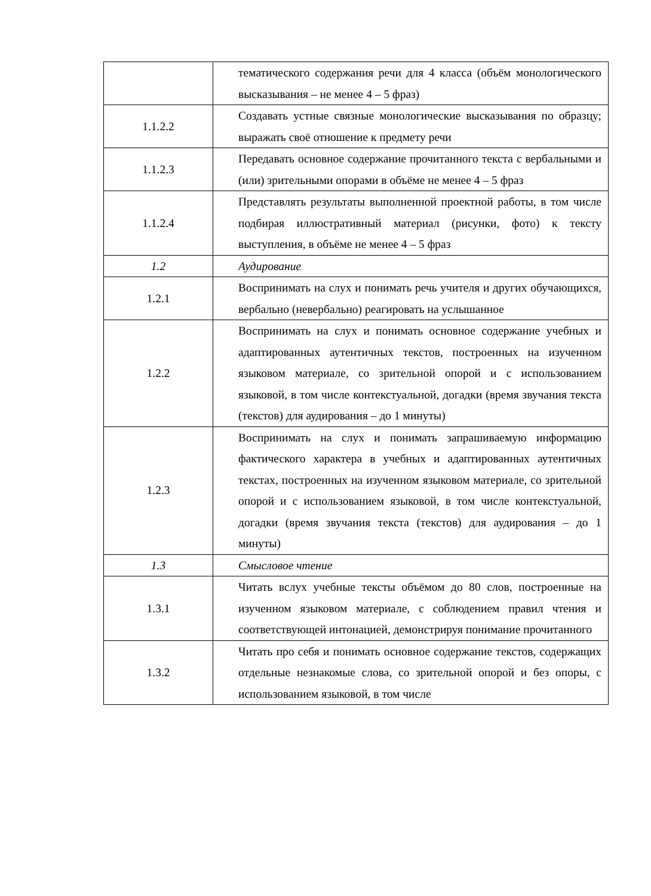| | тематического содержания речи для 4 класса (объём монологического высказывания – не менее 4 – 5 фраз) |
| 1.1.2.2 | Создавать устные связные монологические высказывания по образцу; выражать своё отношение к предмету речи |
| 1.1.2.3 | Передавать основное содержание прочитанного текста с вербальными и (или) зрительными опорами в объёме не менее 4 – 5 фраз |
| 1.1.2.4 | Представлять результаты выполненной проектной работы, в том числе подбирая иллюстративный материал (рисунки, фото) к тексту выступления, в объёме не менее 4 – 5 фраз |
| 1.2 | Аудирование |
| 1.2.1 | Воспринимать на слух и понимать речь учителя и других обучающихся, вербально (невербально) реагировать на услышанное |
| 1.2.2 | Воспринимать на слух и понимать основное содержание учебных и адаптированных аутентичных текстов, построенных на изученном языковом материале, со зрительной опорой и с использованием языковой, в том числе контекстуальной, догадки (время звучания текста (текстов) для аудирования – до 1 минуты) |
| 1.2.3 | Воспринимать на слух и понимать запрашиваемую информацию фактического характера в учебных и адаптированных аутентичных текстах, построенных на изученном языковом материале, со зрительной опорой и с использованием языковой, в том числе контекстуальной, догадки (время звучания текста (текстов) для аудирования – до 1 минуты) |
| 1.3 | Смысловое чтение |
| 1.3.1 | Читать вслух учебные тексты объёмом до 80 слов, построенные на изученном языковом материале, с соблюдением правил чтения и соответствующей интонацией, демонстрируя понимание прочитанного |
| 1.3.2 | Читать про себя и понимать основное содержание текстов, содержащих отдельные незнакомые слова, со зрительной опорой и без опоры, с использованием языковой, в том числе |